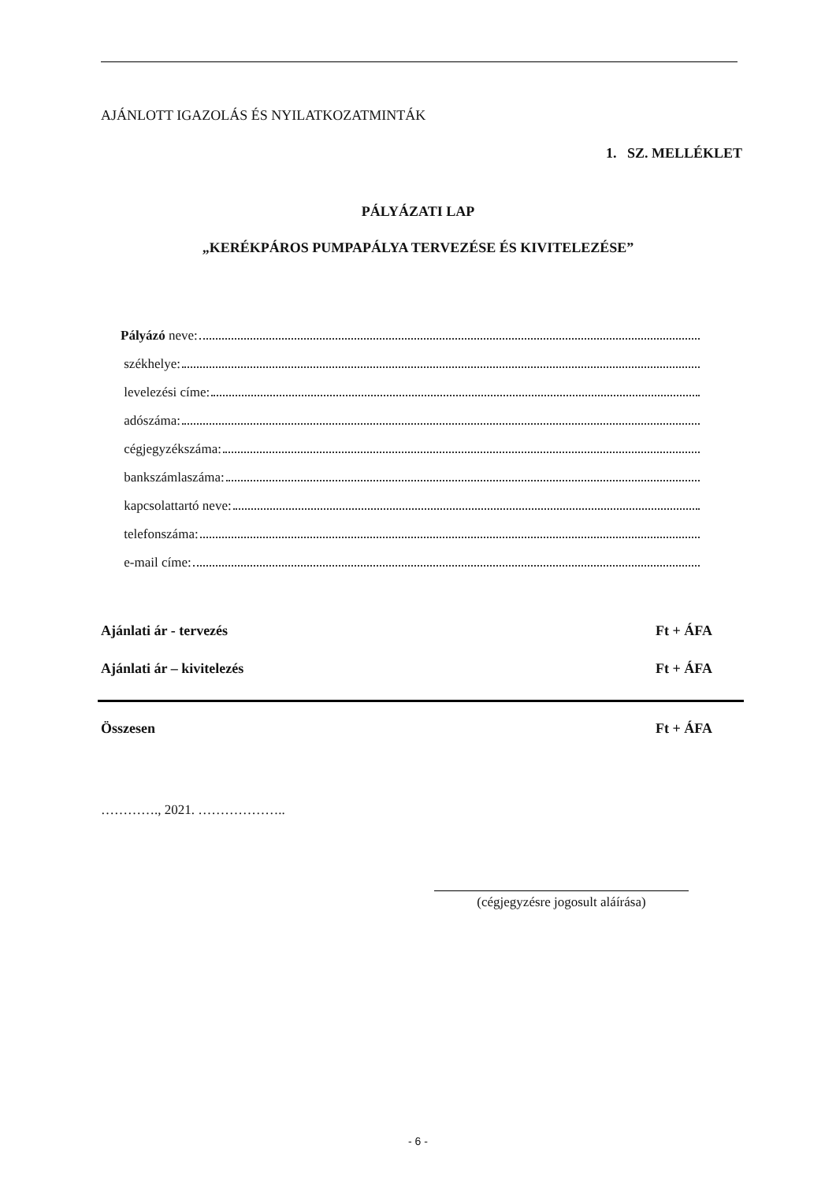AJÁNLOTT IGAZOLÁS ÉS NYILATKOZATMINTÁK
1. SZ. MELLÉKLET
PÁLYÁZATI LAP
„KERÉKPÁROS PUMPAPÁLYA TERVEZÉSE ÉS KIVITELEZÉSE”
Pályázó neve:
székhelye:
levelezési címe:
adószáma:
cégjegyzékszáma:
bankszámlaszáma:
kapcsolattartó neve:
telefonszáma:
e-mail címe:
Ajánlati ár - tervezés Ft + ÁFA
Ajánlati ár – kivitelezés Ft + ÁFA
Összesen Ft + ÁFA
…………., 2021. ………………..
(cégjegyzésre jogosult aláírása)
- 6 -